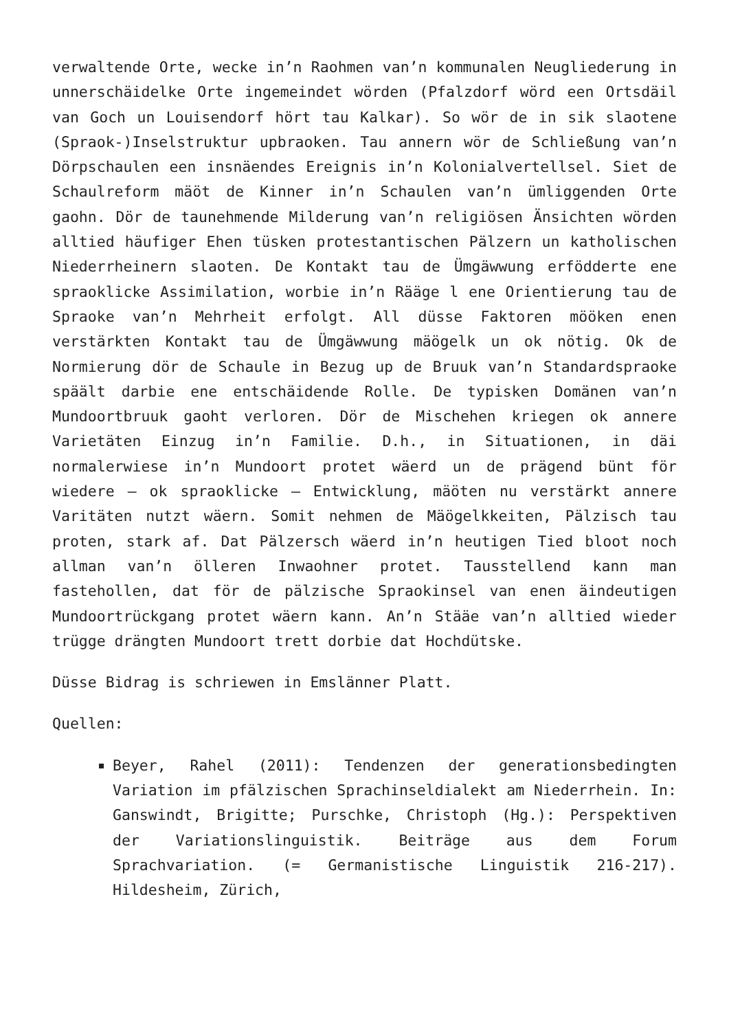verwaltende Orte, wecke in’n Raohmen van’n kommunalen Neugliederung in unnerschäidelke Orte ingemeindet wörden (Pfalzdorf wörd een Ortsdäil van Goch un Louisendorf hört tau Kalkar). So wör de in sik slaotene (Spraok-)Inselstruktur upbraoken. Tau annern wör de Schließung van’n Dörpschaulen een insnäendes Ereignis in’n Kolonialvertellsel. Siet de Schaulreform mäöt de Kinner in’n Schaulen van’n ümliggenden Orte gaohn. Dör de taunehmende Milderung van’n religiösen Änsichten wörden alltied häufiger Ehen tüsken protestantischen Pälzern un katholischen Niederrheinern slaoten. De Kontakt tau de Ümgäwwung erfödderte ene spraoklicke Assimilation, worbie in’n Rääge l ene Orientierung tau de Spraoke van’n Mehrheit erfolgt. All düsse Faktoren mööken enen verstärkten Kontakt tau de Ümgäwwung mäögelk un ok nötig. Ok de Normierung dör de Schaule in Bezug up de Bruuk van’n Standardspraoke späält darbie ene entschäidende Rolle. De typisken Domänen van’n Mundoortbruuk gaoht verloren. Dör de Mischehen kriegen ok annere Varietäten Einzug in’n Familie. D.h., in Situationen, in däi normalerwiese in’n Mundoort protet wäerd un de prägend bünt för wiedere – ok spraoklicke – Entwicklung, mäöten nu verstärkt annere Varitäten nutzt wäern. Somit nehmen de Mäögelkkeiten, Pälzisch tau proten, stark af. Dat Pälzersch wäerd in’n heutigen Tied bloot noch allman van’n ölleren Inwaohner protet. Tausstellend kann man fastehollen, dat för de pälzische Spraokinsel van enen äindeutigen Mundoortrückgang protet wäern kann. An’n Stääe van’n alltied wieder trügge drängten Mundoort trett dorbie dat Hochdütske.
Düsse Bidrag is schriewen in Emslänner Platt.
Quellen:
Beyer, Rahel (2011): Tendenzen der generationsbedingten Variation im pfälzischen Sprachinseldialekt am Niederrhein. In: Ganswindt, Brigitte; Purschke, Christoph (Hg.): Perspektiven der Variationslinguistik. Beiträge aus dem Forum Sprachvariation. (= Germanistische Linguistik 216-217). Hildesheim, Zürich,